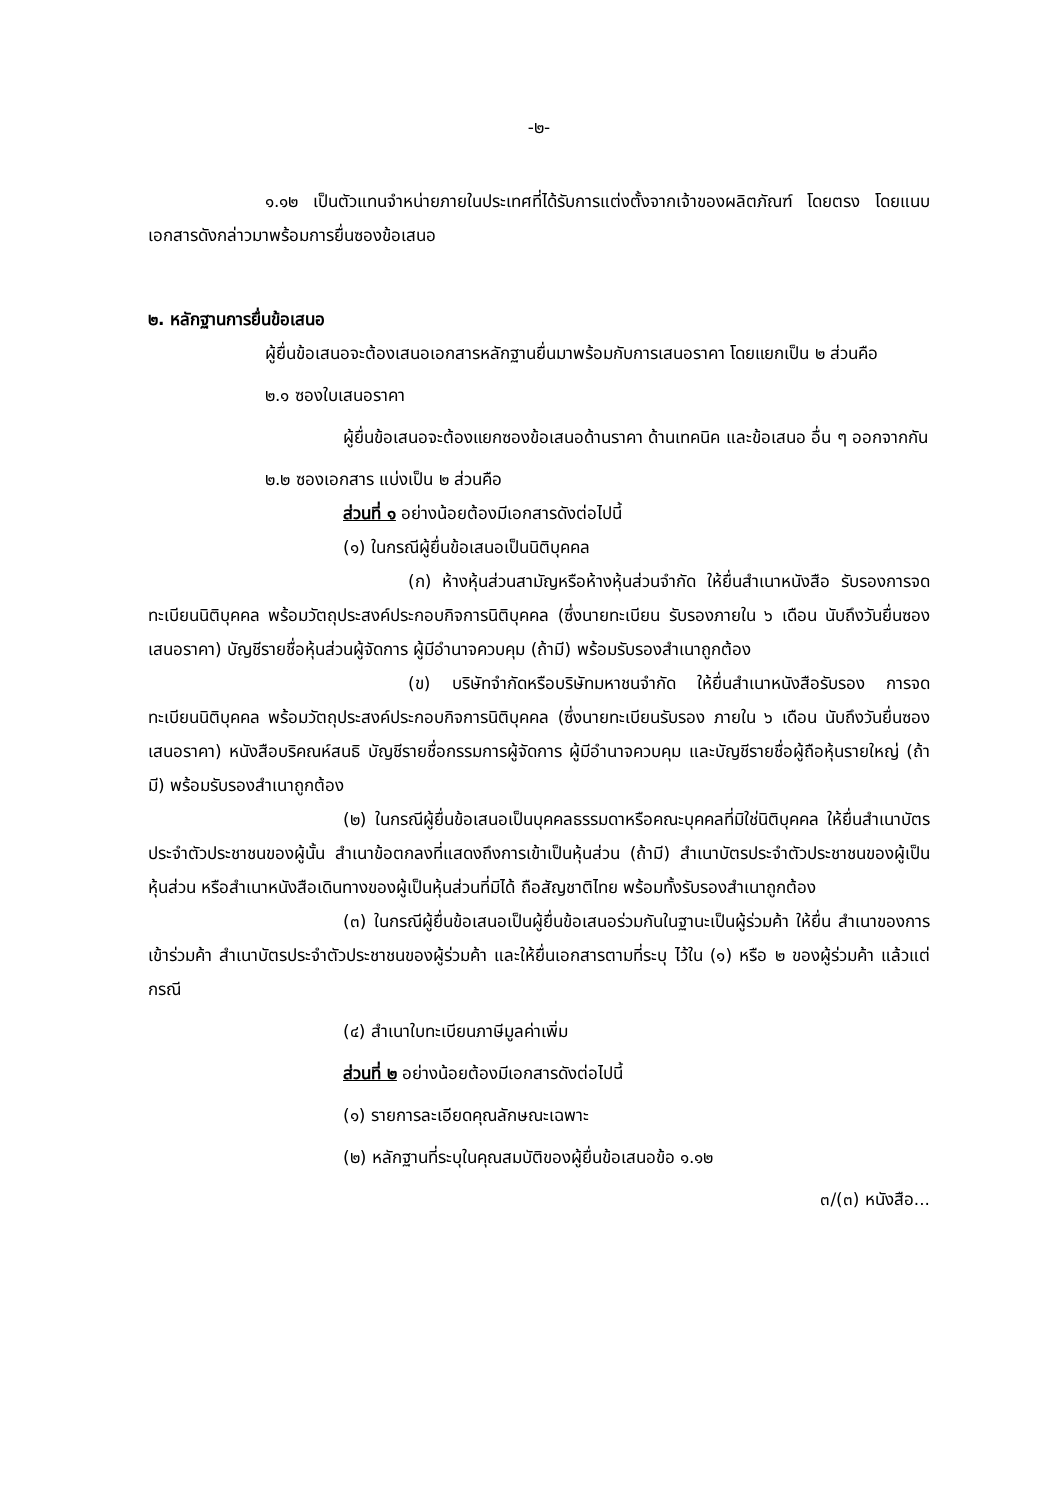-๒-
๑.๑๒ เป็นตัวแทนจำหน่ายภายในประเทศที่ได้รับการแต่งตั้งจากเจ้าของผลิตภัณฑ์ โดยตรง โดยแนบเอกสารดังกล่าวมาพร้อมการยื่นซองข้อเสนอ
๒. หลักฐานการยื่นข้อเสนอ
ผู้ยื่นข้อเสนอจะต้องเสนอเอกสารหลักฐานยื่นมาพร้อมกับการเสนอราคา โดยแยกเป็น ๒ ส่วนคือ
๒.๑ ซองใบเสนอราคา
ผู้ยื่นข้อเสนอจะต้องแยกซองข้อเสนอด้านราคา ด้านเทคนิค และข้อเสนอ อื่น ๆ ออกจากกัน
๒.๒ ซองเอกสาร แบ่งเป็น ๒ ส่วนคือ
ส่วนที่ ๑ อย่างน้อยต้องมีเอกสารดังต่อไปนี้
(๑) ในกรณีผู้ยื่นข้อเสนอเป็นนิติบุคคล
(ก) ห้างหุ้นส่วนสามัญหรือห้างหุ้นส่วนจำกัด ให้ยื่นสำเนาหนังสือ รับรองการจดทะเบียนนิติบุคคล พร้อมวัตถุประสงค์ประกอบกิจการนิติบุคคล (ซึ่งนายทะเบียน รับรองภายใน ๖ เดือน นับถึงวันยื่นซองเสนอราคา) บัญชีรายชื่อหุ้นส่วนผู้จัดการ ผู้มีอำนาจควบคุม (ถ้ามี) พร้อมรับรองสำเนาถูกต้อง
(ข) บริษัทจำกัดหรือบริษัทมหาชนจำกัด ให้ยื่นสำเนาหนังสือรับรอง การจดทะเบียนนิติบุคคล พร้อมวัตถุประสงค์ประกอบกิจการนิติบุคคล (ซึ่งนายทะเบียนรับรอง ภายใน ๖ เดือน นับถึงวันยื่นซองเสนอราคา) หนังสือบริคณห์สนธิ บัญชีรายชื่อกรรมการผู้จัดการ ผู้มีอำนาจควบคุม และบัญชีรายชื่อผู้ถือหุ้นรายใหญ่ (ถ้ามี) พร้อมรับรองสำเนาถูกต้อง
(๒) ในกรณีผู้ยื่นข้อเสนอเป็นบุคคลธรรมดาหรือคณะบุคคลที่มิใช่นิติบุคคล ให้ยื่นสำเนาบัตรประจำตัวประชาชนของผู้นั้น สำเนาข้อตกลงที่แสดงถึงการเข้าเป็นหุ้นส่วน (ถ้ามี) สำเนาบัตรประจำตัวประชาชนของผู้เป็นหุ้นส่วน หรือสำเนาหนังสือเดินทางของผู้เป็นหุ้นส่วนที่มิได้ ถือสัญชาติไทย พร้อมทั้งรับรองสำเนาถูกต้อง
(๓) ในกรณีผู้ยื่นข้อเสนอเป็นผู้ยื่นข้อเสนอร่วมกันในฐานะเป็นผู้ร่วมค้า ให้ยื่น สำเนาของการเข้าร่วมค้า สำเนาบัตรประจำตัวประชาชนของผู้ร่วมค้า และให้ยื่นเอกสารตามที่ระบุ ไว้ใน (๑) หรือ ๒ ของผู้ร่วมค้า แล้วแต่กรณี
(๔) สำเนาใบทะเบียนภาษีมูลค่าเพิ่ม
ส่วนที่ ๒ อย่างน้อยต้องมีเอกสารดังต่อไปนี้
(๑) รายการละเอียดคุณลักษณะเฉพาะ
(๒) หลักฐานที่ระบุในคุณสมบัติของผู้ยื่นข้อเสนอข้อ ๑.๑๒
๓/(๓) หนังสือ...